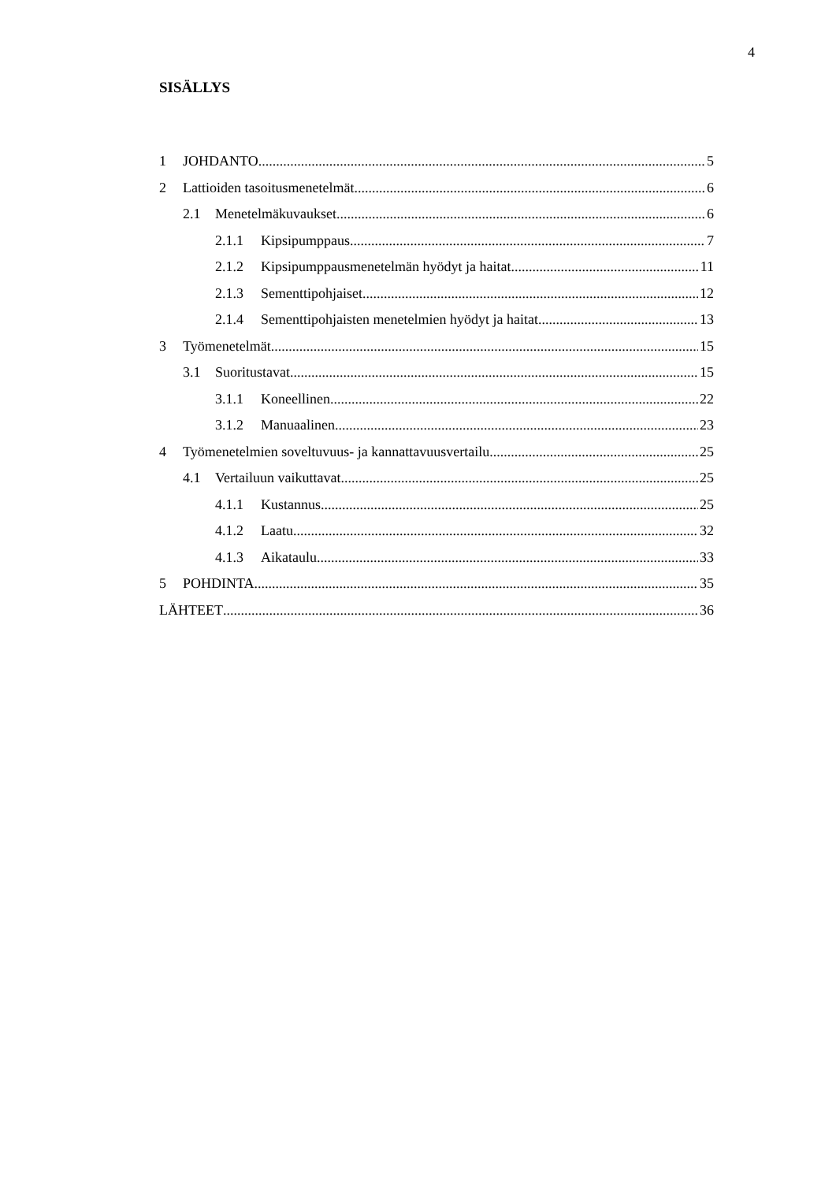4
SISÄLLYS
1 JOHDANTO 5
2 Lattioiden tasoitusmenetelmät 6
2.1 Menetelmäkuvaukset 6
2.1.1 Kipsipumppaus 7
2.1.2 Kipsipumppausmenetelmän hyödyt ja haitat 11
2.1.3 Sementtipohjaiset 12
2.1.4 Sementtipohjaisten menetelmien hyödyt ja haitat 13
3 Työmenetelmät 15
3.1 Suoritustavat 15
3.1.1 Koneellinen 22
3.1.2 Manuaalinen 23
4 Työmenetelmien soveltuvuus- ja kannattavuusvertailu 25
4.1 Vertailuun vaikuttavat 25
4.1.1 Kustannus 25
4.1.2 Laatu 32
4.1.3 Aikataulu 33
5 POHDINTA 35
LÄHTEET 36